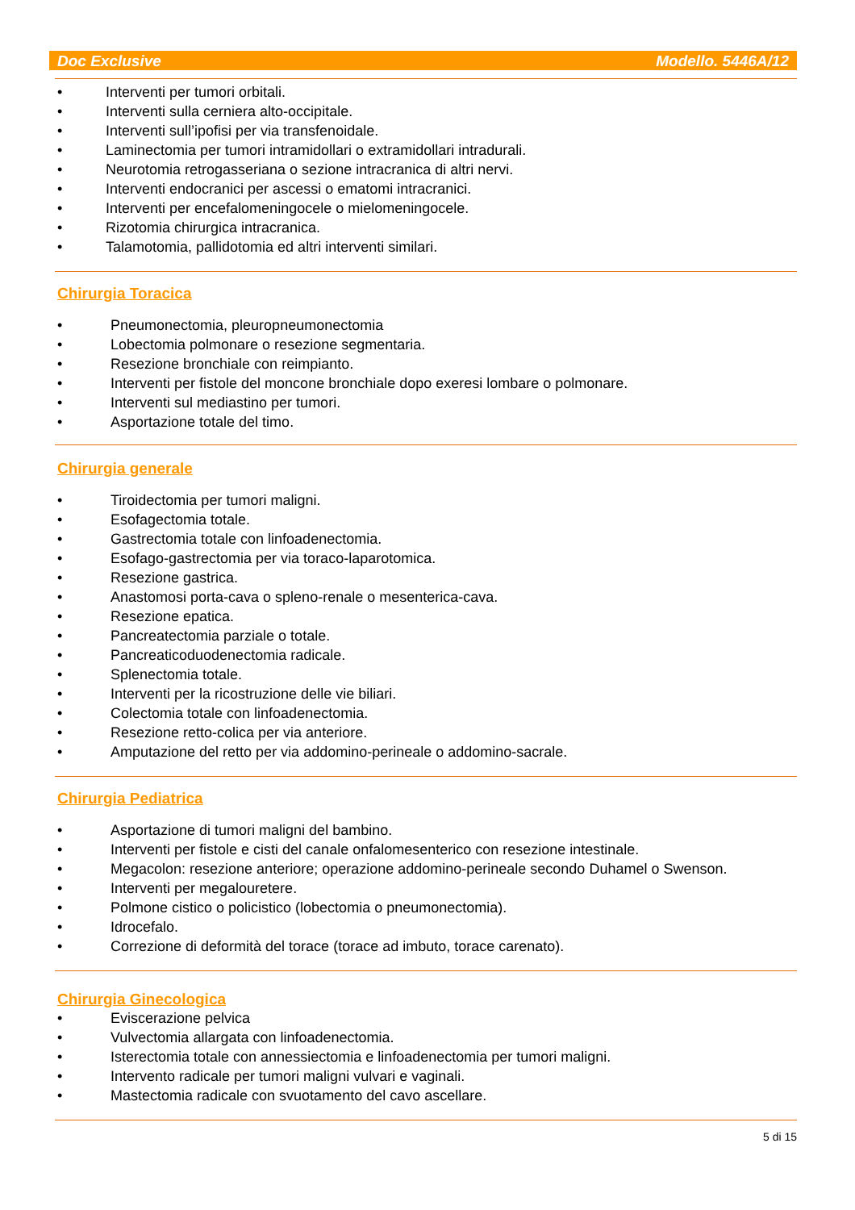Doc Exclusive Modello. 5446A/12
• Interventi per tumori orbitali.
• Interventi sulla cerniera alto-occipitale.
• Interventi sull’ipofisi per via transfenoidale.
• Laminectomia per tumori intramidollari o extramidollari intradurali.
• Neurotomia retrogasseriana o sezione intracranica di altri nervi.
• Interventi endocranici per ascessi o ematomi intracranici.
• Interventi per encefalomeningocele o mielomeningocele.
• Rizotomia chirurgica intracranica.
• Talamotomia, pallidotomia ed altri interventi similari.
Chirurgia Toracica
• Pneumonectomia, pleuropneumonectomia
• Lobectomia polmonare o resezione segmentaria.
• Resezione bronchiale con reimpianto.
• Interventi per fistole del moncone bronchiale dopo exeresi lombare o polmonare.
• Interventi sul mediastino per tumori.
• Asportazione totale del timo.
Chirurgia generale
• Tiroidectomia per tumori maligni.
• Esofagectomia totale.
• Gastrectomia totale con linfoadenectomia.
• Esofago-gastrectomia per via toraco-laparotomica.
• Resezione gastrica.
• Anastomosi porta-cava o spleno-renale o mesenterica-cava.
• Resezione epatica.
• Pancreatectomia parziale o totale.
• Pancreaticoduodenectomia radicale.
• Splenectomia totale.
• Interventi per la ricostruzione delle vie biliari.
• Colectomia totale con linfoadenectomia.
• Resezione retto-colica per via anteriore.
• Amputazione del retto per via addomino-perineale o addomino-sacrale.
Chirurgia Pediatrica
• Asportazione di tumori maligni del bambino.
• Interventi per fistole e cisti del canale onfalomesenterico con resezione intestinale.
• Megacolon: resezione anteriore; operazione addomino-perineale secondo Duhamel o Swenson.
• Interventi per megalouretere.
• Polmone cistico o policistico (lobectomia o pneumonectomia).
• Idrocefalo.
• Correzione di deformità del torace (torace ad imbuto, torace carenato).
Chirurgia Ginecologica
• Eviscerazione pelvica
• Vulvectomia allargata con linfoadenectomia.
• Isterectomia totale con annessiectomia e linfoadenectomia per tumori maligni.
• Intervento radicale per tumori maligni vulvari e vaginali.
• Mastectomia radicale con svuotamento del cavo ascellare.
5 di 15